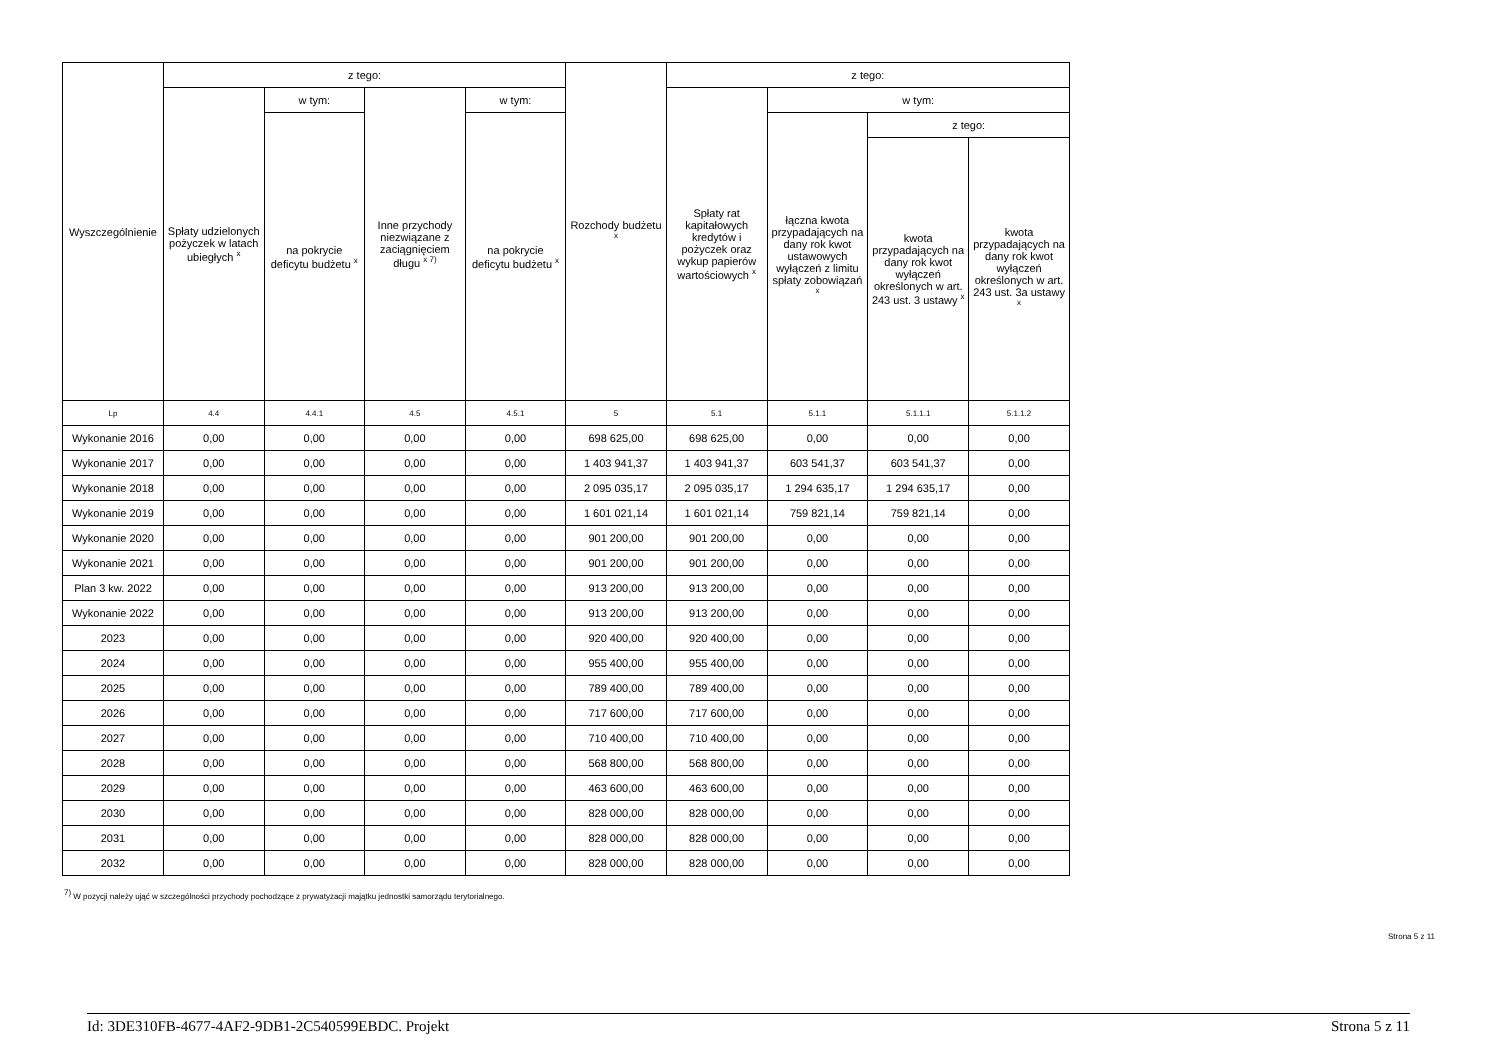| Wyszczególnienie | z tego: | | | | Rozchody budżetu <sup>x</sup> | z tego: | | | |
| --- | --- | --- | --- | --- | --- | --- | --- | --- | --- |
| | Spłaty udzielonych pożyczek w latach ubiegłych <sup>x</sup> | w tym: | Inne przychody niezwiązane z zaciągnięciem długu <sup>x 7)</sup> | w tym: | | Spłaty rat kapitałowych kredytów i pożyczek oraz wykup papierów wartościowych <sup>x</sup> | w tym: | | |
| | | na pokrycie deficytu budżetu <sup>x</sup> | | na pokrycie deficytu budżetu <sup>x</sup> | | | łączna kwota przypadających na dany rok kwot ustawowych wyłączeń z limitu spłaty zobowiązań <sup>x</sup> | z tego: | |
| | | | | | | | | kwota przypadających na dany rok kwot wyłączeń określonych w art. 243 ust. 3 ustawy <sup>x</sup> | kwota przypadających na dany rok kwot wyłączeń określonych w art. 243 ust. 3a ustawy <sup>x</sup> |
| Lp | 4.4 | 4.4.1 | 4.5 | 4.5.1 | 5 | 5.1 | 5.1.1 | 5.1.1.1 | 5.1.1.2 |
| Wykonanie 2016 | 0,00 | 0,00 | 0,00 | 0,00 | 698 625,00 | 698 625,00 | 0,00 | 0,00 | 0,00 |
| Wykonanie 2017 | 0,00 | 0,00 | 0,00 | 0,00 | 1 403 941,37 | 1 403 941,37 | 603 541,37 | 603 541,37 | 0,00 |
| Wykonanie 2018 | 0,00 | 0,00 | 0,00 | 0,00 | 2 095 035,17 | 2 095 035,17 | 1 294 635,17 | 1 294 635,17 | 0,00 |
| Wykonanie 2019 | 0,00 | 0,00 | 0,00 | 0,00 | 1 601 021,14 | 1 601 021,14 | 759 821,14 | 759 821,14 | 0,00 |
| Wykonanie 2020 | 0,00 | 0,00 | 0,00 | 0,00 | 901 200,00 | 901 200,00 | 0,00 | 0,00 | 0,00 |
| Wykonanie 2021 | 0,00 | 0,00 | 0,00 | 0,00 | 901 200,00 | 901 200,00 | 0,00 | 0,00 | 0,00 |
| Plan 3 kw. 2022 | 0,00 | 0,00 | 0,00 | 0,00 | 913 200,00 | 913 200,00 | 0,00 | 0,00 | 0,00 |
| Wykonanie 2022 | 0,00 | 0,00 | 0,00 | 0,00 | 913 200,00 | 913 200,00 | 0,00 | 0,00 | 0,00 |
| 2023 | 0,00 | 0,00 | 0,00 | 0,00 | 920 400,00 | 920 400,00 | 0,00 | 0,00 | 0,00 |
| 2024 | 0,00 | 0,00 | 0,00 | 0,00 | 955 400,00 | 955 400,00 | 0,00 | 0,00 | 0,00 |
| 2025 | 0,00 | 0,00 | 0,00 | 0,00 | 789 400,00 | 789 400,00 | 0,00 | 0,00 | 0,00 |
| 2026 | 0,00 | 0,00 | 0,00 | 0,00 | 717 600,00 | 717 600,00 | 0,00 | 0,00 | 0,00 |
| 2027 | 0,00 | 0,00 | 0,00 | 0,00 | 710 400,00 | 710 400,00 | 0,00 | 0,00 | 0,00 |
| 2028 | 0,00 | 0,00 | 0,00 | 0,00 | 568 800,00 | 568 800,00 | 0,00 | 0,00 | 0,00 |
| 2029 | 0,00 | 0,00 | 0,00 | 0,00 | 463 600,00 | 463 600,00 | 0,00 | 0,00 | 0,00 |
| 2030 | 0,00 | 0,00 | 0,00 | 0,00 | 828 000,00 | 828 000,00 | 0,00 | 0,00 | 0,00 |
| 2031 | 0,00 | 0,00 | 0,00 | 0,00 | 828 000,00 | 828 000,00 | 0,00 | 0,00 | 0,00 |
| 2032 | 0,00 | 0,00 | 0,00 | 0,00 | 828 000,00 | 828 000,00 | 0,00 | 0,00 | 0,00 |
<sup>7)</sup> W pozycji należy ująć w szczególności przychody pochodzące z prywatyzacji majątku jednostki samorządu terytorialnego.
Strona 5 z 11
Id: 3DE310FB-4677-4AF2-9DB1-2C540599EBDC. Projekt Strona 5 z 11